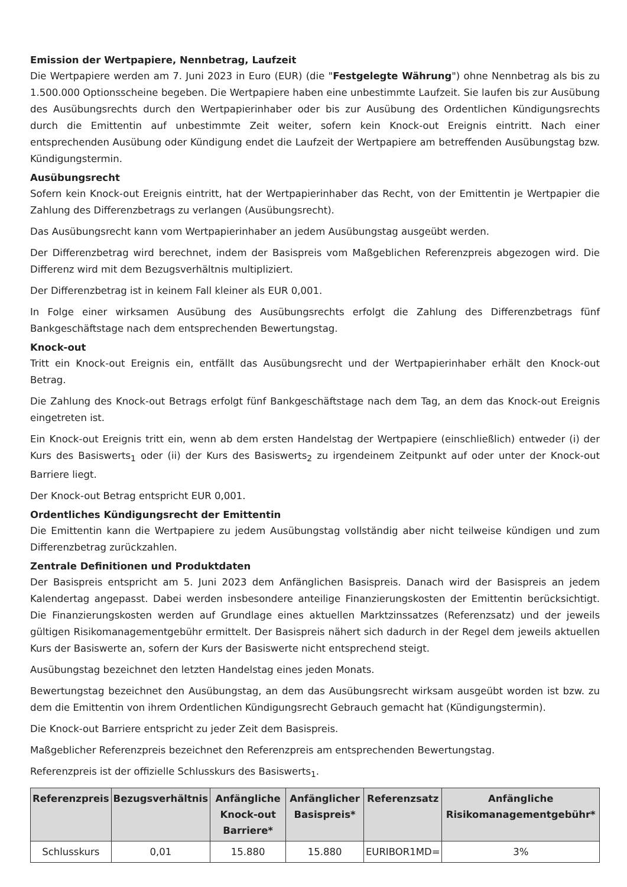Emission der Wertpapiere, Nennbetrag, Laufzeit
Die Wertpapiere werden am 7. Juni 2023 in Euro (EUR) (die "Festgelegte Währung") ohne Nennbetrag als bis zu 1.500.000 Optionsscheine begeben. Die Wertpapiere haben eine unbestimmte Laufzeit. Sie laufen bis zur Ausübung des Ausübungsrechts durch den Wertpapierinhaber oder bis zur Ausübung des Ordentlichen Kündigungsrechts durch die Emittentin auf unbestimmte Zeit weiter, sofern kein Knock-out Ereignis eintritt. Nach einer entsprechenden Ausübung oder Kündigung endet die Laufzeit der Wertpapiere am betreffenden Ausübungstag bzw. Kündigungstermin.
Ausübungsrecht
Sofern kein Knock-out Ereignis eintritt, hat der Wertpapierinhaber das Recht, von der Emittentin je Wertpapier die Zahlung des Differenzbetrags zu verlangen (Ausübungsrecht).
Das Ausübungsrecht kann vom Wertpapierinhaber an jedem Ausübungstag ausgeübt werden.
Der Differenzbetrag wird berechnet, indem der Basispreis vom Maßgeblichen Referenzpreis abgezogen wird. Die Differenz wird mit dem Bezugsverhältnis multipliziert.
Der Differenzbetrag ist in keinem Fall kleiner als EUR 0,001.
In Folge einer wirksamen Ausübung des Ausübungsrechts erfolgt die Zahlung des Differenzbetrags fünf Bankgeschäftstage nach dem entsprechenden Bewertungstag.
Knock-out
Tritt ein Knock-out Ereignis ein, entfällt das Ausübungsrecht und der Wertpapierinhaber erhält den Knock-out Betrag.
Die Zahlung des Knock-out Betrags erfolgt fünf Bankgeschäftstage nach dem Tag, an dem das Knock-out Ereignis eingetreten ist.
Ein Knock-out Ereignis tritt ein, wenn ab dem ersten Handelstag der Wertpapiere (einschließlich) entweder (i) der Kurs des Basiswerts<sub>1</sub> oder (ii) der Kurs des Basiswerts<sub>2</sub> zu irgendeinem Zeitpunkt auf oder unter der Knock-out Barriere liegt.
Der Knock-out Betrag entspricht EUR 0,001.
Ordentliches Kündigungsrecht der Emittentin
Die Emittentin kann die Wertpapiere zu jedem Ausübungstag vollständig aber nicht teilweise kündigen und zum Differenzbetrag zurückzahlen.
Zentrale Definitionen und Produktdaten
Der Basispreis entspricht am 5. Juni 2023 dem Anfänglichen Basispreis. Danach wird der Basispreis an jedem Kalendertag angepasst. Dabei werden insbesondere anteilige Finanzierungskosten der Emittentin berücksichtigt. Die Finanzierungskosten werden auf Grundlage eines aktuellen Marktzinssatzes (Referenzsatz) und der jeweils gültigen Risikomanagementgebühr ermittelt. Der Basispreis nähert sich dadurch in der Regel dem jeweils aktuellen Kurs der Basiswerte an, sofern der Kurs der Basiswerte nicht entsprechend steigt.
Ausübungstag bezeichnet den letzten Handelstag eines jeden Monats.
Bewertungstag bezeichnet den Ausübungstag, an dem das Ausübungsrecht wirksam ausgeübt worden ist bzw. zu dem die Emittentin von ihrem Ordentlichen Kündigungsrecht Gebrauch gemacht hat (Kündigungstermin).
Die Knock-out Barriere entspricht zu jeder Zeit dem Basispreis.
Maßgeblicher Referenzpreis bezeichnet den Referenzpreis am entsprechenden Bewertungstag.
Referenzpreis ist der offizielle Schlusskurs des Basiswerts<sub>1</sub>.
| Referenzpreis | Bezugsverhältnis | Anfängliche Knock-out Barriere* | Anfänglicher Basispreis* | Referenzsatz | Anfängliche Risikomanagementgebühr* |
| --- | --- | --- | --- | --- | --- |
| Schlusskurs | 0,01 | 15.880 | 15.880 | EURIBOR1MD= | 3% |